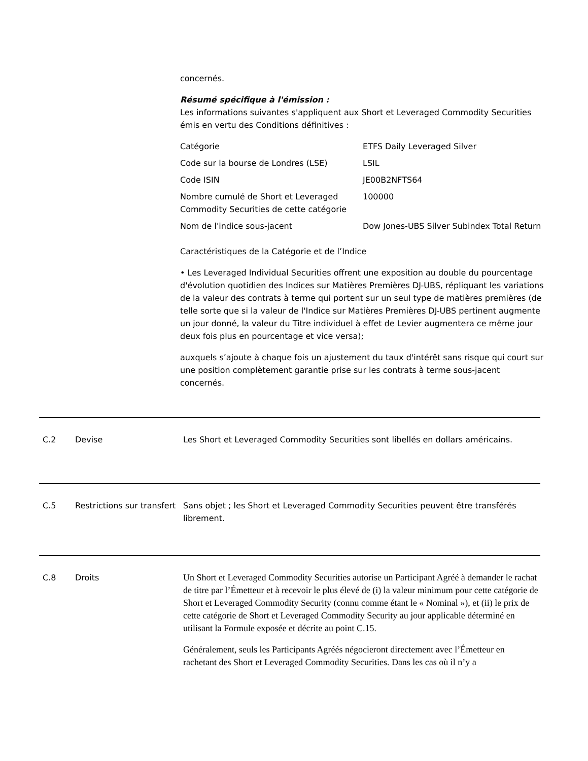concernés.
Résumé spécifique à l'émission :
Les informations suivantes s'appliquent aux Short et Leveraged Commodity Securities émis en vertu des Conditions définitives :
| Catégorie | ETFS Daily Leveraged Silver |
| Code sur la bourse de Londres (LSE) | LSIL |
| Code ISIN | JE00B2NFTS64 |
| Nombre cumulé de Short et Leveraged Commodity Securities de cette catégorie | 100000 |
| Nom de l'indice sous-jacent | Dow Jones-UBS Silver Subindex Total Return |
Caractéristiques de la Catégorie et de l’Indice
• Les Leveraged Individual Securities offrent une exposition au double du pourcentage d'évolution quotidien des Indices sur Matières Premières DJ-UBS, répliquant les variations de la valeur des contrats à terme qui portent sur un seul type de matières premières (de telle sorte que si la valeur de l'Indice sur Matières Premières DJ-UBS pertinent augmente un jour donné, la valeur du Titre individuel à effet de Levier augmentera ce même jour deux fois plus en pourcentage et vice versa);
auxquels s’ajoute à chaque fois un ajustement du taux d'intérêt sans risque qui court sur une position complètement garantie prise sur les contrats à terme sous-jacent concernés.
C.2 Devise Les Short et Leveraged Commodity Securities sont libellés en dollars américains.
C.5 Restrictions sur transfert
Sans objet ; les Short et Leveraged Commodity Securities peuvent être transférés librement.
C.8 Droits
Un Short et Leveraged Commodity Securities autorise un Participant Agréé à demander le rachat de titre par l’Émetteur et à recevoir le plus élevé de (i) la valeur minimum pour cette catégorie de Short et Leveraged Commodity Security (connu comme étant le « Nominal »), et (ii) le prix de cette catégorie de Short et Leveraged Commodity Security au jour applicable déterminé en utilisant la Formule exposée et décrite au point C.15.
Généralement, seuls les Participants Agréés négocieront directement avec l’Émetteur en rachetant des Short et Leveraged Commodity Securities. Dans les cas où il n’y a